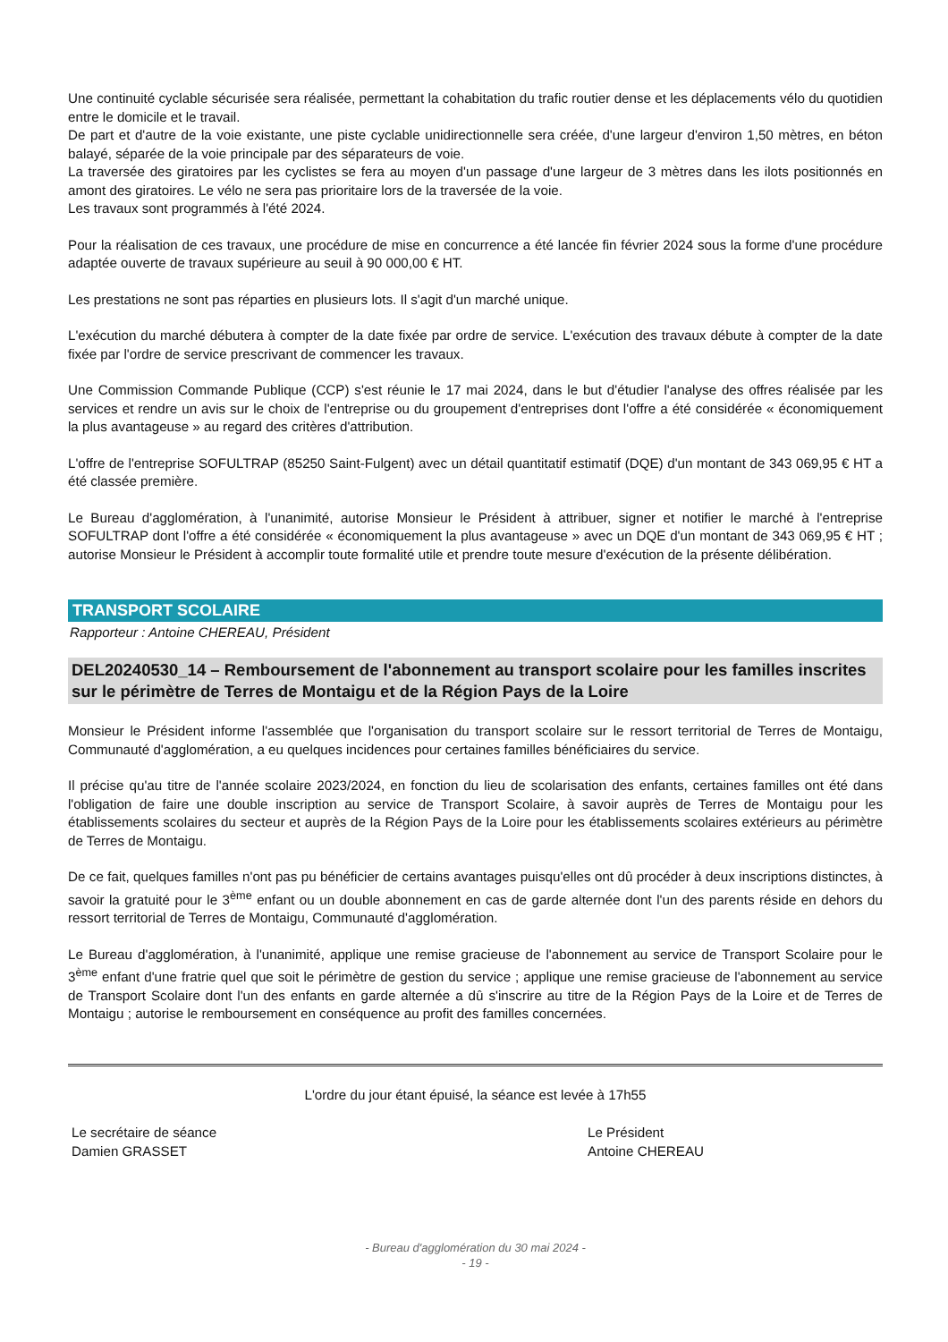Une continuité cyclable sécurisée sera réalisée, permettant la cohabitation du trafic routier dense et les déplacements vélo du quotidien entre le domicile et le travail.
De part et d'autre de la voie existante, une piste cyclable unidirectionnelle sera créée, d'une largeur d'environ 1,50 mètres, en béton balayé, séparée de la voie principale par des séparateurs de voie.
La traversée des giratoires par les cyclistes se fera au moyen d'un passage d'une largeur de 3 mètres dans les ilots positionnés en amont des giratoires. Le vélo ne sera pas prioritaire lors de la traversée de la voie.
Les travaux sont programmés à l'été 2024.
Pour la réalisation de ces travaux, une procédure de mise en concurrence a été lancée fin février 2024 sous la forme d'une procédure adaptée ouverte de travaux supérieure au seuil à 90 000,00 € HT.
Les prestations ne sont pas réparties en plusieurs lots. Il s'agit d'un marché unique.
L'exécution du marché débutera à compter de la date fixée par ordre de service. L'exécution des travaux débute à compter de la date fixée par l'ordre de service prescrivant de commencer les travaux.
Une Commission Commande Publique (CCP) s'est réunie le 17 mai 2024, dans le but d'étudier l'analyse des offres réalisée par les services et rendre un avis sur le choix de l'entreprise ou du groupement d'entreprises dont l'offre a été considérée « économiquement la plus avantageuse » au regard des critères d'attribution.
L'offre de l'entreprise SOFULTRAP (85250 Saint-Fulgent) avec un détail quantitatif estimatif (DQE) d'un montant de 343 069,95 € HT a été classée première.
Le Bureau d'agglomération, à l'unanimité, autorise Monsieur le Président à attribuer, signer et notifier le marché à l'entreprise SOFULTRAP dont l'offre a été considérée « économiquement la plus avantageuse » avec un DQE d'un montant de 343 069,95 € HT ; autorise Monsieur le Président à accomplir toute formalité utile et prendre toute mesure d'exécution de la présente délibération.
TRANSPORT SCOLAIRE
Rapporteur : Antoine CHEREAU, Président
DEL20240530_14 – Remboursement de l'abonnement au transport scolaire pour les familles inscrites sur le périmètre de Terres de Montaigu et de la Région Pays de la Loire
Monsieur le Président informe l'assemblée que l'organisation du transport scolaire sur le ressort territorial de Terres de Montaigu, Communauté d'agglomération, a eu quelques incidences pour certaines familles bénéficiaires du service.
Il précise qu'au titre de l'année scolaire 2023/2024, en fonction du lieu de scolarisation des enfants, certaines familles ont été dans l'obligation de faire une double inscription au service de Transport Scolaire, à savoir auprès de Terres de Montaigu pour les établissements scolaires du secteur et auprès de la Région Pays de la Loire pour les établissements scolaires extérieurs au périmètre de Terres de Montaigu.
De ce fait, quelques familles n'ont pas pu bénéficier de certains avantages puisqu'elles ont dû procéder à deux inscriptions distinctes, à savoir la gratuité pour le 3<sup>ème</sup> enfant ou un double abonnement en cas de garde alternée dont l'un des parents réside en dehors du ressort territorial de Terres de Montaigu, Communauté d'agglomération.
Le Bureau d'agglomération, à l'unanimité, applique une remise gracieuse de l'abonnement au service de Transport Scolaire pour le 3<sup>ème</sup> enfant d'une fratrie quel que soit le périmètre de gestion du service ; applique une remise gracieuse de l'abonnement au service de Transport Scolaire dont l'un des enfants en garde alternée a dû s'inscrire au titre de la Région Pays de la Loire et de Terres de Montaigu ; autorise le remboursement en conséquence au profit des familles concernées.
L'ordre du jour étant épuisé, la séance est levée à 17h55
Le secrétaire de séance
Damien GRASSET
Le Président
Antoine CHEREAU
- Bureau d'agglomération du 30 mai 2024 -
- 19 -